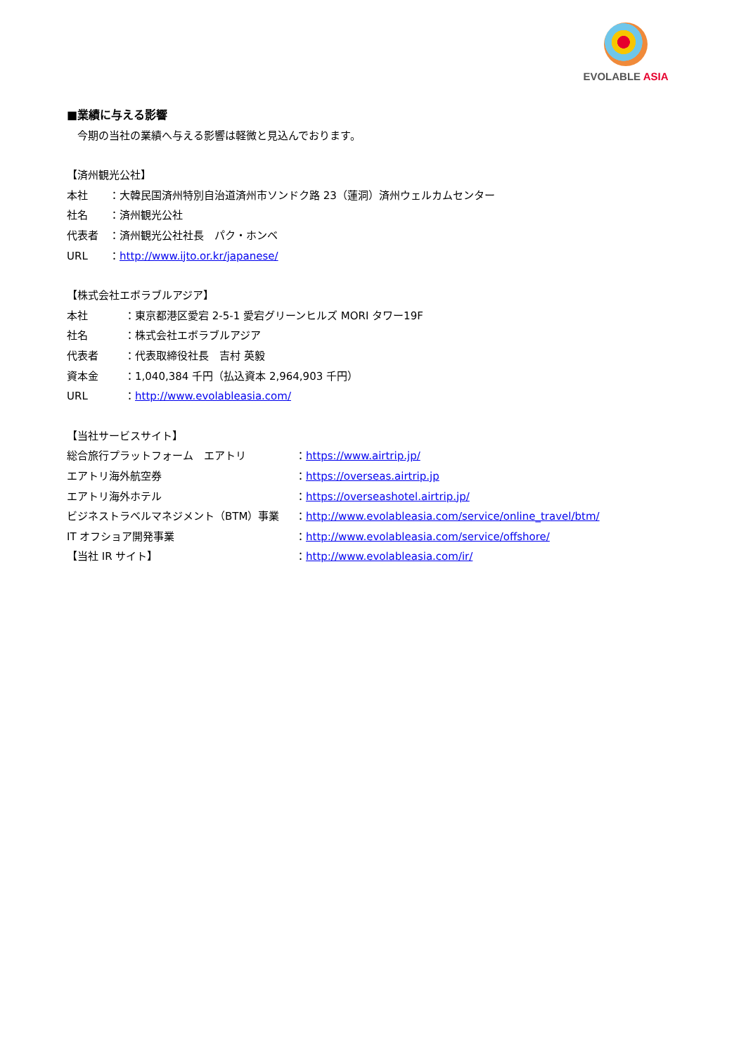EVOLABLE ASIA
■業績に与える影響
　今期の当社の業績へ与える影響は軽微と見込んでおります。
【済州観光公社】
本社 ：大韓民国済州特別自治道済州市ソンドク路 23（蓮洞）済州ウェルカムセンター
社名 ：済州観光公社
代表者 ：済州観光公社社長　パク・ホンベ
URL ：http://www.ijto.or.kr/japanese/
【株式会社エボラブルアジア】
本社 ：東京都港区愛宕 2-5-1 愛宕グリーンヒルズ MORI タワー19F
社名 ：株式会社エボラブルアジア
代表者 ：代表取締役社長　吉村 英毅
資本金 ：1,040,384 千円（払込資本 2,964,903 千円）
URL ：http://www.evolableasia.com/
【当社サービスサイト】
総合旅行プラットフォーム　エアトリ ：https://www.airtrip.jp/
エアトリ海外航空券 ：https://overseas.airtrip.jp
エアトリ海外ホテル ：https://overseashotel.airtrip.jp/
ビジネストラベルマネジメント（BTM）事業 ：http://www.evolableasia.com/service/online_travel/btm/
IT オフショア開発事業 ：http://www.evolableasia.com/service/offshore/
【当社 IR サイト】 ：http://www.evolableasia.com/ir/